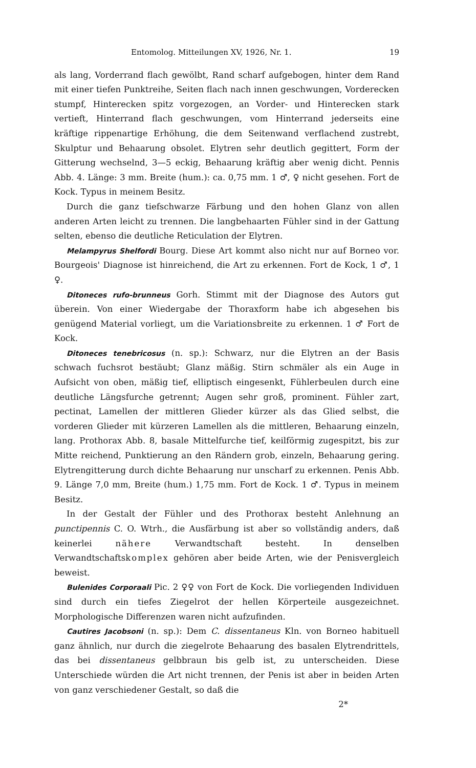Entomolog. Mitteilungen XV, 1926, Nr. 1. 19
als lang, Vorderrand flach gewölbt, Rand scharf aufgebogen, hinter dem Rand mit einer tiefen Punktreihe, Seiten flach nach innen geschwungen, Vorderecken stumpf, Hinterecken spitz vorgezogen, an Vorder- und Hinterecken stark vertieft, Hinterrand flach geschwungen, vom Hinterrand jederseits eine kräftige rippenartige Erhöhung, die dem Seitenwand verflachend zustrebt, Skulptur und Behaarung obsolet. Elytren sehr deutlich gegittert, Form der Gitterung wechselnd, 3—5 eckig, Behaarung kräftig aber wenig dicht. Pennis Abb. 4. Länge: 3 mm. Breite (hum.): ca. 0,75 mm. 1 ♂, ♀ nicht gesehen. Fort de Kock. Typus in meinem Besitz.
Durch die ganz tiefschwarze Färbung und den hohen Glanz von allen anderen Arten leicht zu trennen. Die langbehaarten Fühler sind in der Gattung selten, ebenso die deutliche Reticulation der Elytren.
Melampyrus Shelfordi Bourg. Diese Art kommt also nicht nur auf Borneo vor. Bourgeois' Diagnose ist hinreichend, die Art zu erkennen. Fort de Kock, 1 ♂, 1 ♀.
Ditoneces rufo-brunneus Gorh. Stimmt mit der Diagnose des Autors gut überein. Von einer Wiedergabe der Thoraxform habe ich abgesehen bis genügend Material vorliegt, um die Variationsbreite zu erkennen. 1 ♂ Fort de Kock.
Ditoneces tenebricosus (n. sp.): Schwarz, nur die Elytren an der Basis schwach fuchsrot bestäubt; Glanz mäßig. Stirn schmäler als ein Auge in Aufsicht von oben, mäßig tief, elliptisch eingesenkt, Fühlerbeulen durch eine deutliche Längsfurche getrennt; Augen sehr groß, prominent. Fühler zart, pectinat, Lamellen der mittleren Glieder kürzer als das Glied selbst, die vorderen Glieder mit kürzeren Lamellen als die mittleren, Behaarung einzeln, lang. Prothorax Abb. 8, basale Mittelfurche tief, keilförmig zugespitzt, bis zur Mitte reichend, Punktierung an den Rändern grob, einzeln, Behaarung gering. Elytrengitterung durch dichte Behaarung nur unscharf zu erkennen. Penis Abb. 9. Länge 7,0 mm, Breite (hum.) 1,75 mm. Fort de Kock. 1 ♂. Typus in meinem Besitz.
In der Gestalt der Fühler und des Prothorax besteht Anlehnung an punctipennis C. O. Wtrh., die Ausfärbung ist aber so vollständig anders, daß keinerlei nähere Verwandtschaft besteht. In denselben Verwandtschaftskomplex gehören aber beide Arten, wie der Penisvergleich beweist.
Bulenides Corporaali Pic. 2 ♀♀ von Fort de Kock. Die vorliegenden Individuen sind durch ein tiefes Ziegelrot der hellen Körperteile ausgezeichnet. Morphologische Differenzen waren nicht aufzufinden.
Cautires Jacobsoni (n. sp.): Dem C. dissentaneus Kln. von Borneo habituell ganz ähnlich, nur durch die ziegelrote Behaarung des basalen Elytrendrittels, das bei dissentaneus gelbbraun bis gelb ist, zu unterscheiden. Diese Unterschiede würden die Art nicht trennen, der Penis ist aber in beiden Arten von ganz verschiedener Gestalt, so daß die
2*